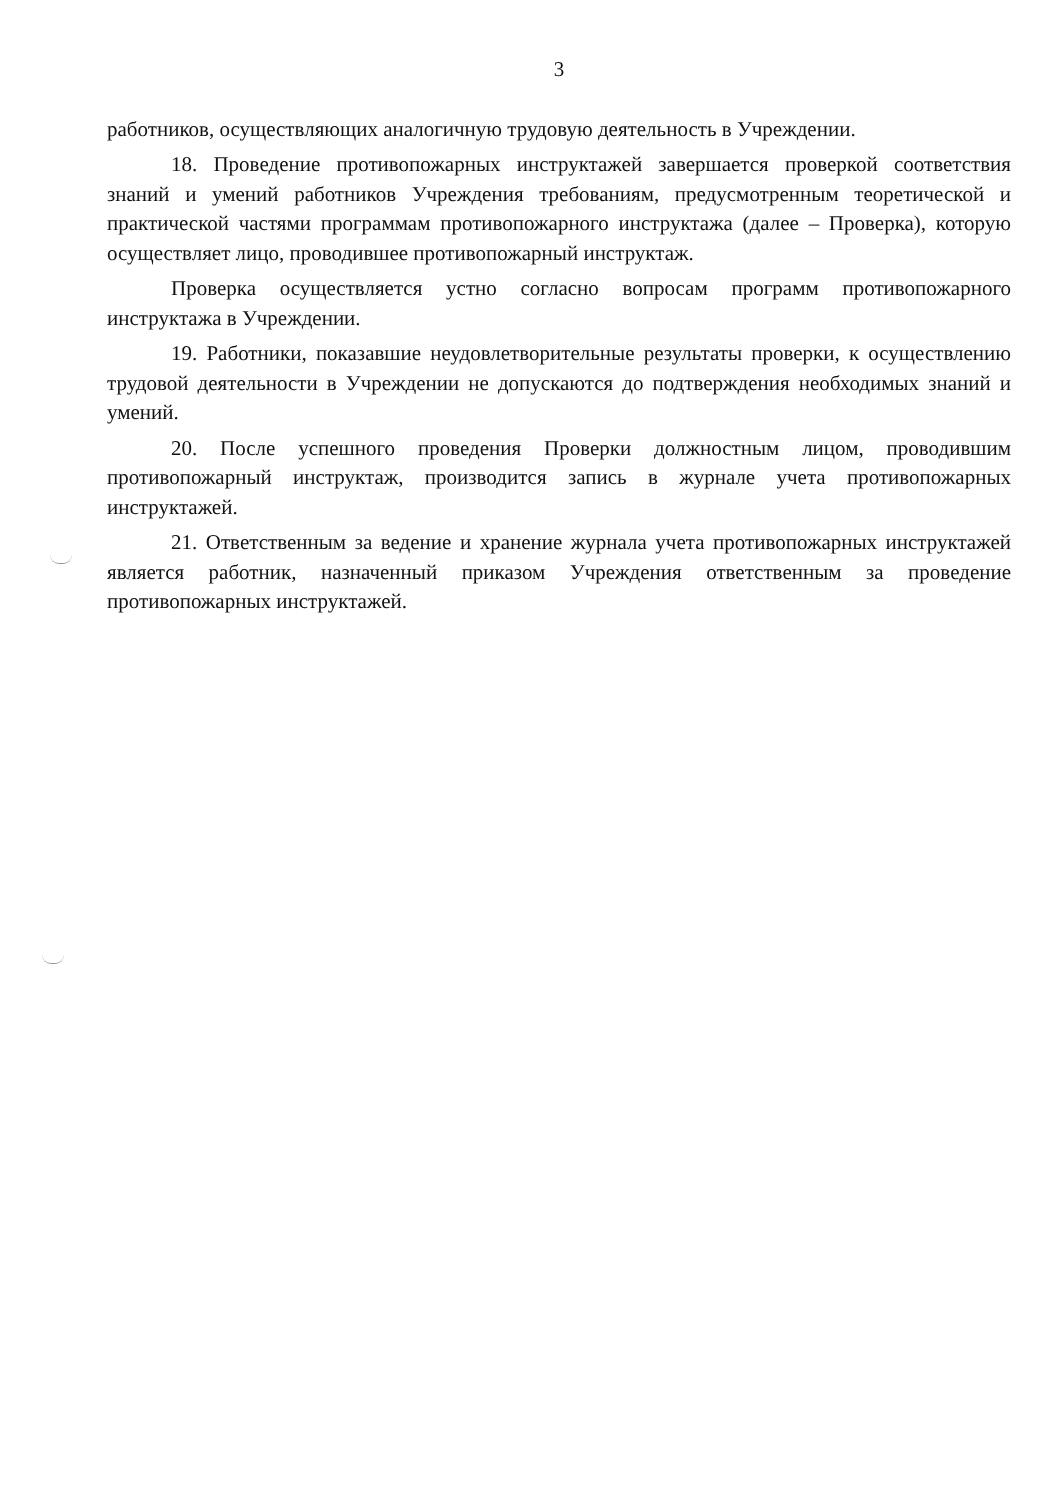3
работников, осуществляющих аналогичную трудовую деятельность в Учреждении.
18. Проведение противопожарных инструктажей завершается проверкой соответствия знаний и умений работников Учреждения требованиям, предусмотренным теоретической и практической частями программам противопожарного инструктажа (далее – Проверка), которую осуществляет лицо, проводившее противопожарный инструктаж.
Проверка осуществляется устно согласно вопросам программ противопожарного инструктажа в Учреждении.
19. Работники, показавшие неудовлетворительные результаты проверки, к осуществлению трудовой деятельности в Учреждении не допускаются до подтверждения необходимых знаний и умений.
20. После успешного проведения Проверки должностным лицом, проводившим противопожарный инструктаж, производится запись в журнале учета противопожарных инструктажей.
21. Ответственным за ведение и хранение журнала учета противопожарных инструктажей является работник, назначенный приказом Учреждения ответственным за проведение противопожарных инструктажей.